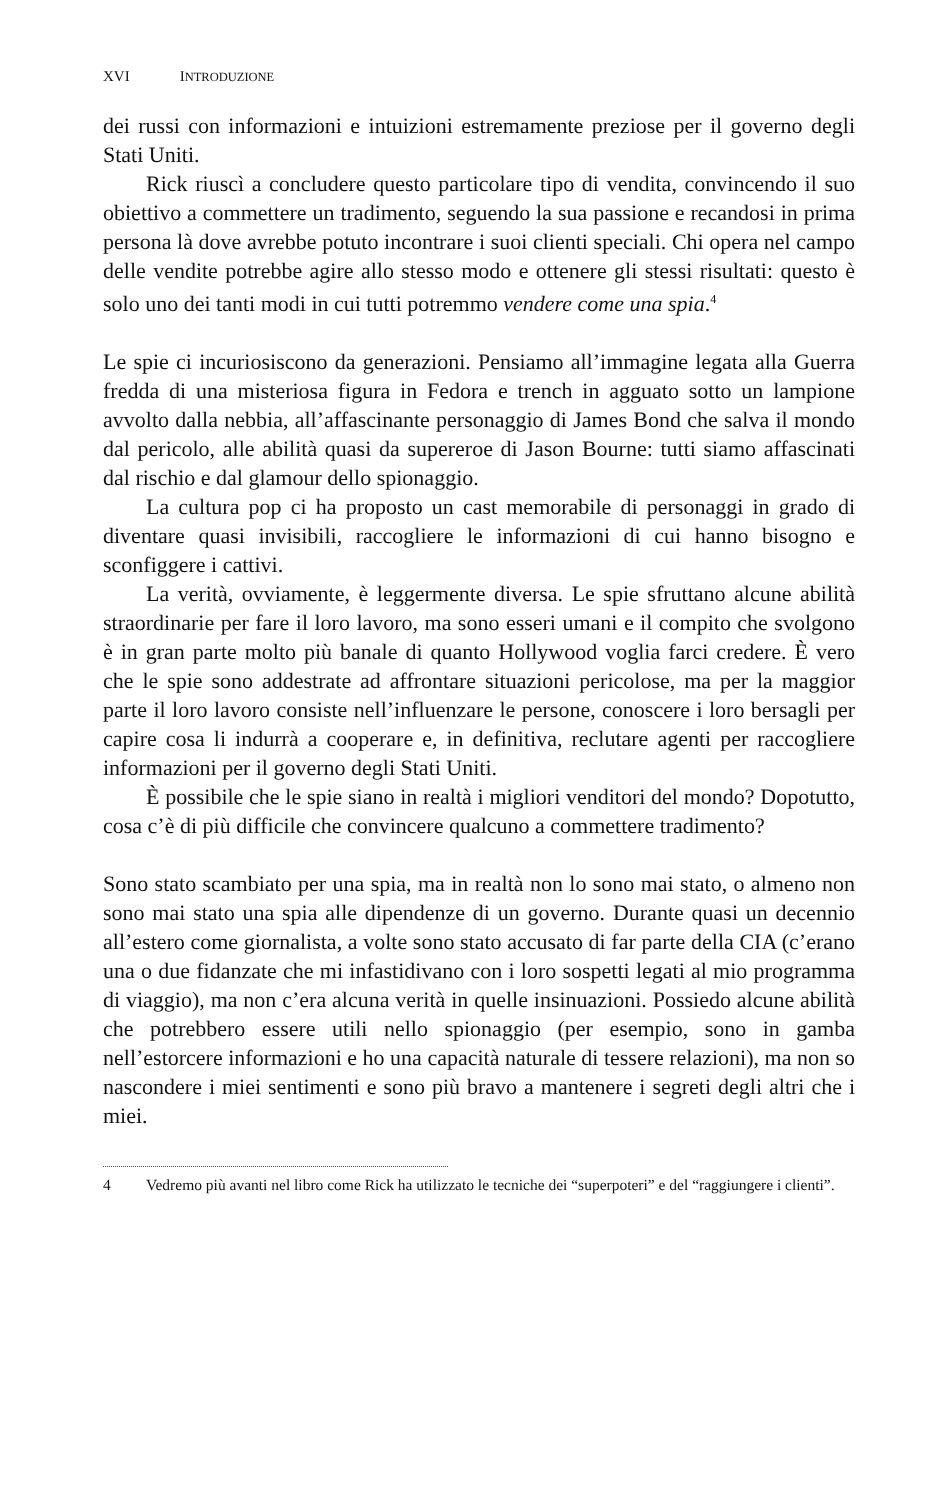XVI INTRODUZIONE
dei russi con informazioni e intuizioni estremamente preziose per il governo degli Stati Uniti.
Rick riuscì a concludere questo particolare tipo di vendita, convincendo il suo obiettivo a commettere un tradimento, seguendo la sua passione e recandosi in prima persona là dove avrebbe potuto incontrare i suoi clienti speciali. Chi opera nel campo delle vendite potrebbe agire allo stesso modo e ottenere gli stessi risultati: questo è solo uno dei tanti modi in cui tutti potremmo vendere come una spia.<sup>4</sup>
Le spie ci incuriosiscono da generazioni. Pensiamo all’immagine legata alla Guerra fredda di una misteriosa figura in Fedora e trench in agguato sotto un lampione avvolto dalla nebbia, all’affascinante personaggio di James Bond che salva il mondo dal pericolo, alle abilità quasi da supereroe di Jason Bourne: tutti siamo affascinati dal rischio e dal glamour dello spionaggio.
La cultura pop ci ha proposto un cast memorabile di personaggi in grado di diventare quasi invisibili, raccogliere le informazioni di cui hanno bisogno e sconfiggere i cattivi.
La verità, ovviamente, è leggermente diversa. Le spie sfruttano alcune abilità straordinarie per fare il loro lavoro, ma sono esseri umani e il compito che svolgono è in gran parte molto più banale di quanto Hollywood voglia farci credere. È vero che le spie sono addestrate ad affrontare situazioni pericolose, ma per la maggior parte il loro lavoro consiste nell’influenzare le persone, conoscere i loro bersagli per capire cosa li indurrà a cooperare e, in definitiva, reclutare agenti per raccogliere informazioni per il governo degli Stati Uniti.
È possibile che le spie siano in realtà i migliori venditori del mondo? Dopotutto, cosa c’è di più difficile che convincere qualcuno a commettere tradimento?
Sono stato scambiato per una spia, ma in realtà non lo sono mai stato, o almeno non sono mai stato una spia alle dipendenze di un governo. Durante quasi un decennio all’estero come giornalista, a volte sono stato accusato di far parte della CIA (c’erano una o due fidanzate che mi infastidivano con i loro sospetti legati al mio programma di viaggio), ma non c’era alcuna verità in quelle insinuazioni. Possiedo alcune abilità che potrebbero essere utili nello spionaggio (per esempio, sono in gamba nell’estorcere informazioni e ho una capacità naturale di tessere relazioni), ma non so nascondere i miei sentimenti e sono più bravo a mantenere i segreti degli altri che i miei.
4 Vedremo più avanti nel libro come Rick ha utilizzato le tecniche dei “superpoteri” e del “raggiungere i clienti”.